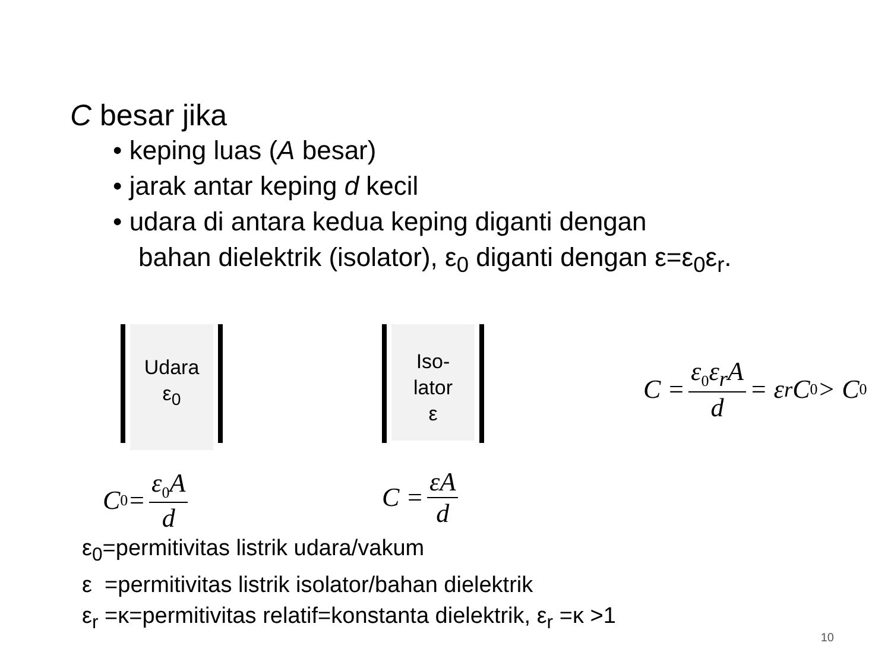C besar jika
• keping luas (A besar)
• jarak antar keping d kecil
• udara di antara kedua keping diganti dengan
bahan dielektrik (isolator), ε<sub>0</sub> diganti dengan ε=ε<sub>0</sub>ε<sub>r</sub>.
Udara
ε<sub>0</sub>
C<sub>0</sub> = ε<sub>0</sub>A d
Iso-
lator
ε
C = εA d
C = ε<sub>0</sub>ε<sub>r</sub>A d = ε<sub>r</sub>C<sub>0</sub> > C<sub>0</sub>
ε<sub>0</sub>=permitivitas listrik udara/vakum
ε =permitivitas listrik isolator/bahan dielektrik
ε<sub>r</sub> =κ=permitivitas relatif=konstanta dielektrik, ε<sub>r</sub> =κ >1
10